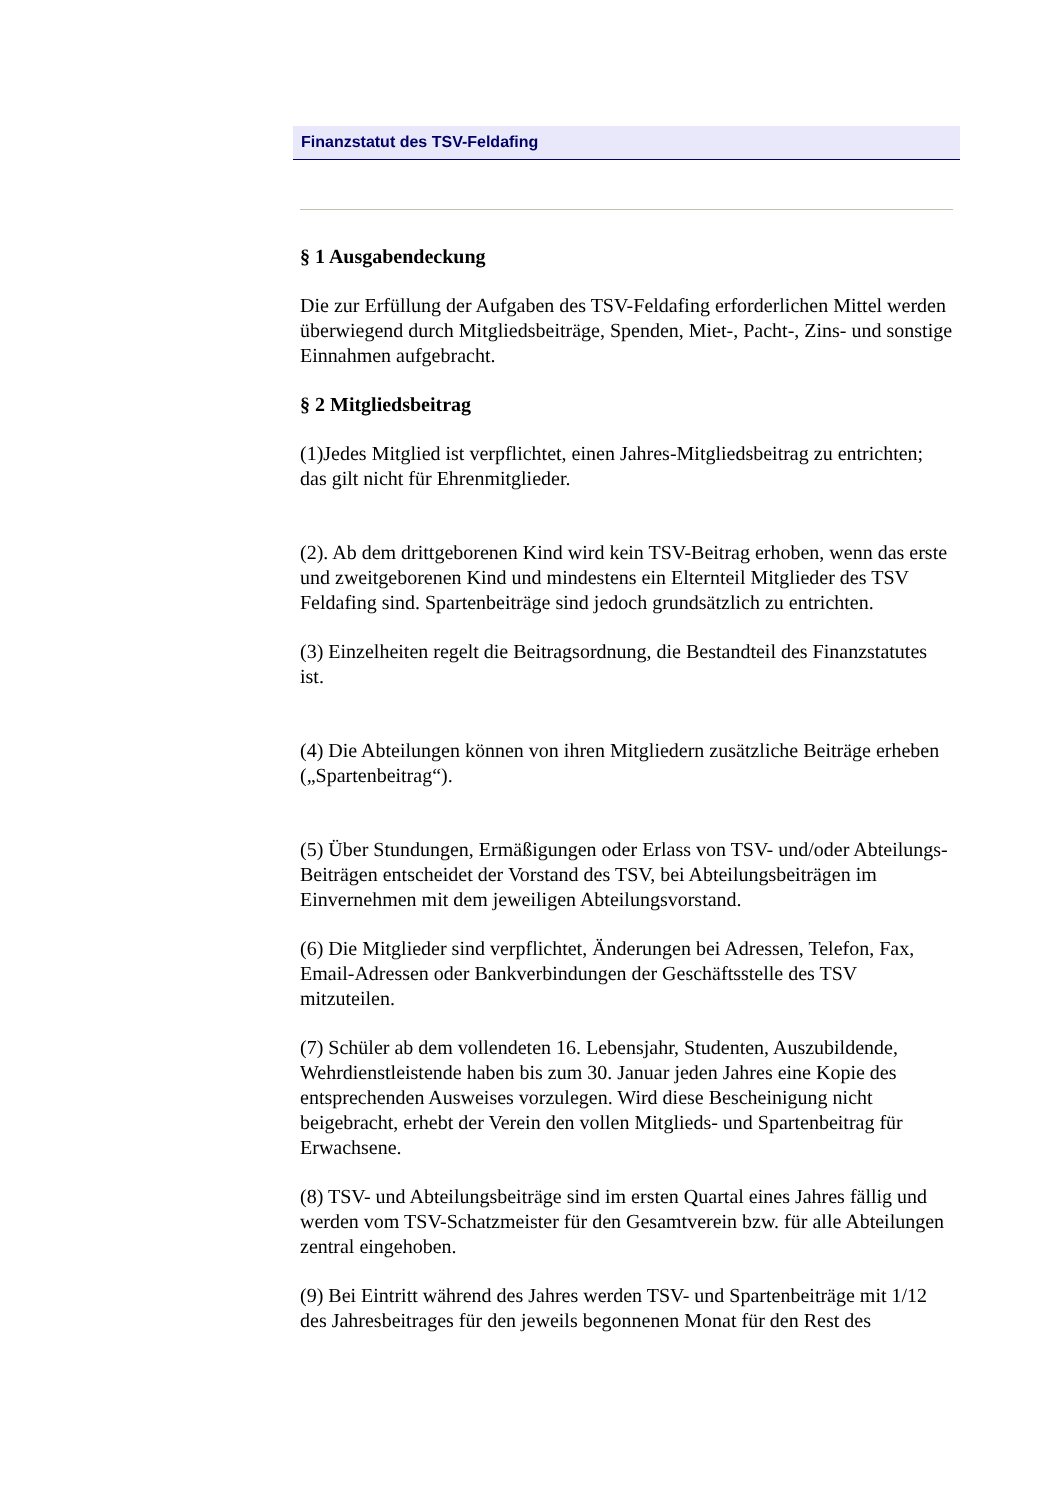Finanzstatut des TSV-Feldafing
§ 1 Ausgabendeckung
Die zur Erfüllung der Aufgaben des TSV-Feldafing erforderlichen Mittel werden überwiegend durch Mitgliedsbeiträge, Spenden, Miet-, Pacht-, Zins- und sonstige Einnahmen aufgebracht.
§ 2 Mitgliedsbeitrag
(1)Jedes Mitglied ist verpflichtet, einen Jahres-Mitgliedsbeitrag zu entrichten; das gilt nicht für Ehrenmitglieder.
(2). Ab dem drittgeborenen Kind wird kein TSV-Beitrag erhoben, wenn das erste und zweitgeborenen Kind und mindestens ein Elternteil Mitglieder des TSV Feldafing sind. Spartenbeiträge sind jedoch grundsätzlich zu entrichten.
(3) Einzelheiten regelt die Beitragsordnung, die Bestandteil des Finanzstatutes ist.
(4) Die Abteilungen können von ihren Mitgliedern zusätzliche Beiträge erheben („Spartenbeitrag“).
(5) Über Stundungen, Ermäßigungen oder Erlass von TSV- und/oder Abteilungs-Beiträgen entscheidet der Vorstand des TSV, bei Abteilungsbeiträgen im Einvernehmen mit dem jeweiligen Abteilungsvorstand.
(6) Die Mitglieder sind verpflichtet, Änderungen bei Adressen, Telefon, Fax, Email-Adressen oder Bankverbindungen der Geschäftsstelle des TSV mitzuteilen.
(7) Schüler ab dem vollendeten 16. Lebensjahr, Studenten, Auszubildende, Wehrdienstleistende haben bis zum 30. Januar jeden Jahres eine Kopie des entsprechenden Ausweises vorzulegen. Wird diese Bescheinigung nicht beigebracht, erhebt der Verein den vollen Mitglieds- und Spartenbeitrag für Erwachsene.
(8) TSV- und Abteilungsbeiträge sind im ersten Quartal eines Jahres fällig und werden vom TSV-Schatzmeister für den Gesamtverein bzw. für alle Abteilungen zentral eingehoben.
(9) Bei Eintritt während des Jahres werden TSV- und Spartenbeiträge mit 1/12 des Jahresbeitrages für den jeweils begonnenen Monat für den Rest des